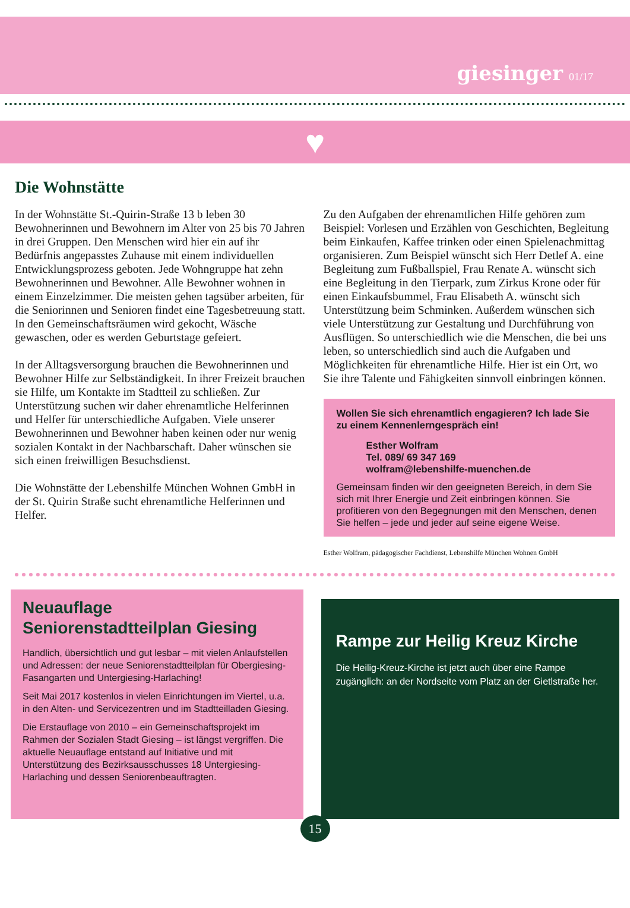giesinger 01/17
♥
Die Wohnstätte
In der Wohnstätte St.-Quirin-Straße 13 b leben 30 Bewohnerinnen und Bewohnern im Alter von 25 bis 70 Jahren in drei Gruppen. Den Menschen wird hier ein auf ihr Bedürfnis angepasstes Zuhause mit einem individuellen Entwicklungsprozess geboten. Jede Wohngruppe hat zehn Bewohnerinnen und Bewohner. Alle Bewohner wohnen in einem Einzelzimmer. Die meisten gehen tagsüber arbeiten, für die Seniorinnen und Senioren findet eine Tagesbetreuung statt. In den Gemeinschaftsräumen wird gekocht, Wäsche gewaschen, oder es werden Geburtstage gefeiert.
In der Alltagsversorgung brauchen die Bewohnerinnen und Bewohner Hilfe zur Selbständigkeit. In ihrer Freizeit brauchen sie Hilfe, um Kontakte im Stadtteil zu schließen. Zur Unterstützung suchen wir daher ehrenamtliche Helferinnen und Helfer für unterschiedliche Aufgaben. Viele unserer Bewohnerinnen und Bewohner haben keinen oder nur wenig sozialen Kontakt in der Nachbarschaft. Daher wünschen sie sich einen freiwilligen Besuchsdienst.
Die Wohnstätte der Lebenshilfe München Wohnen GmbH in der St. Quirin Straße sucht ehrenamtliche Helferinnen und Helfer.
Zu den Aufgaben der ehrenamtlichen Hilfe gehören zum Beispiel: Vorlesen und Erzählen von Geschichten, Begleitung beim Einkaufen, Kaffee trinken oder einen Spielenachmittag organisieren. Zum Beispiel wünscht sich Herr Detlef A. eine Begleitung zum Fußballspiel, Frau Renate A. wünscht sich eine Begleitung in den Tierpark, zum Zirkus Krone oder für einen Einkaufsbummel, Frau Elisabeth A. wünscht sich Unterstützung beim Schminken. Außerdem wünschen sich viele Unterstützung zur Gestaltung und Durchführung von Ausflügen. So unterschiedlich wie die Menschen, die bei uns leben, so unterschiedlich sind auch die Aufgaben und Möglichkeiten für ehrenamtliche Hilfe. Hier ist ein Ort, wo Sie ihre Talente und Fähigkeiten sinnvoll einbringen können.
Wollen Sie sich ehrenamtlich engagieren? Ich lade Sie zu einem Kennenlerngespräch ein!
Esther Wolfram
Tel. 089/ 69 347 169
wolfram@lebenshilfe-muenchen.de
Gemeinsam finden wir den geeigneten Bereich, in dem Sie sich mit Ihrer Energie und Zeit einbringen können. Sie profitieren von den Begegnungen mit den Menschen, denen Sie helfen – jede und jeder auf seine eigene Weise.
Esther Wolfram, pädagogischer Fachdienst, Lebenshilfe München Wohnen GmbH
Neuauflage
Seniorenstadtteilplan Giesing
Handlich, übersichtlich und gut lesbar – mit vielen Anlaufstellen und Adressen: der neue Seniorenstadtteilplan für Obergiesing-Fasangarten und Untergiesing-Harlaching!
Seit Mai 2017 kostenlos in vielen Einrichtungen im Viertel, u.a. in den Alten- und Servicezentren und im Stadtteilladen Giesing.
Die Erstauflage von 2010 – ein Gemeinschaftsprojekt im Rahmen der Sozialen Stadt Giesing – ist längst vergriffen. Die aktuelle Neuauflage entstand auf Initiative und mit Unterstützung des Bezirksausschusses 18 Untergiesing-Harlaching und dessen Seniorenbeauftragten.
Rampe zur Heilig Kreuz Kirche
Die Heilig-Kreuz-Kirche ist jetzt auch über eine Rampe zugänglich: an der Nordseite vom Platz an der Gietlstraße her.
15